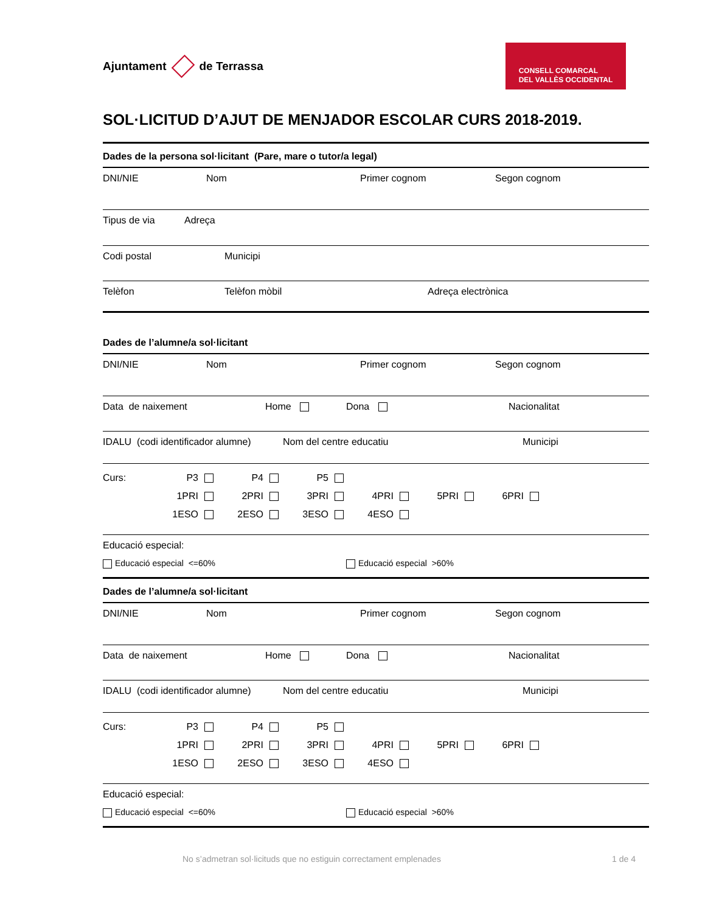Ajuntament
de Terrassa
CONSELL COMARCAL
DEL VALLÈS OCCIDENTAL
SOL·LICITUD D’AJUT DE MENJADOR ESCOLAR CURS 2018-2019.
Dades de la persona sol·licitant (Pare, mare o tutor/a legal)
DNI/NIE Nom Primer cognom Segon cognom
Tipus de via Adreça
Codi postal Municipi
Telèfon Telèfon mòbil Adreça electrònica
Dades de l’alumne/a sol·licitant
DNI/NIE Nom Primer cognom Segon cognom
Data de naixement Home Dona Nacionalitat
IDALU (codi identificador alumne) Nom del centre educatiu Municipi
Curs: P3 P4 P5 1PRI 2PRI 3PRI 4PRI 5PRI 6PRI 1ESO 2ESO 3ESO 4ESO
Educació especial:
Educació especial <=60% Educació especial >60%
Dades de l’alumne/a sol·licitant
DNI/NIE Nom Primer cognom Segon cognom
Data de naixement Home Dona Nacionalitat
IDALU (codi identificador alumne) Nom del centre educatiu Municipi
Curs: P3 P4 P5 1PRI 2PRI 3PRI 4PRI 5PRI 6PRI 1ESO 2ESO 3ESO 4ESO
Educació especial:
Educació especial <=60% Educació especial >60%
No s’admetran sol·licituds que no estiguin correctament emplenades 1 de 4